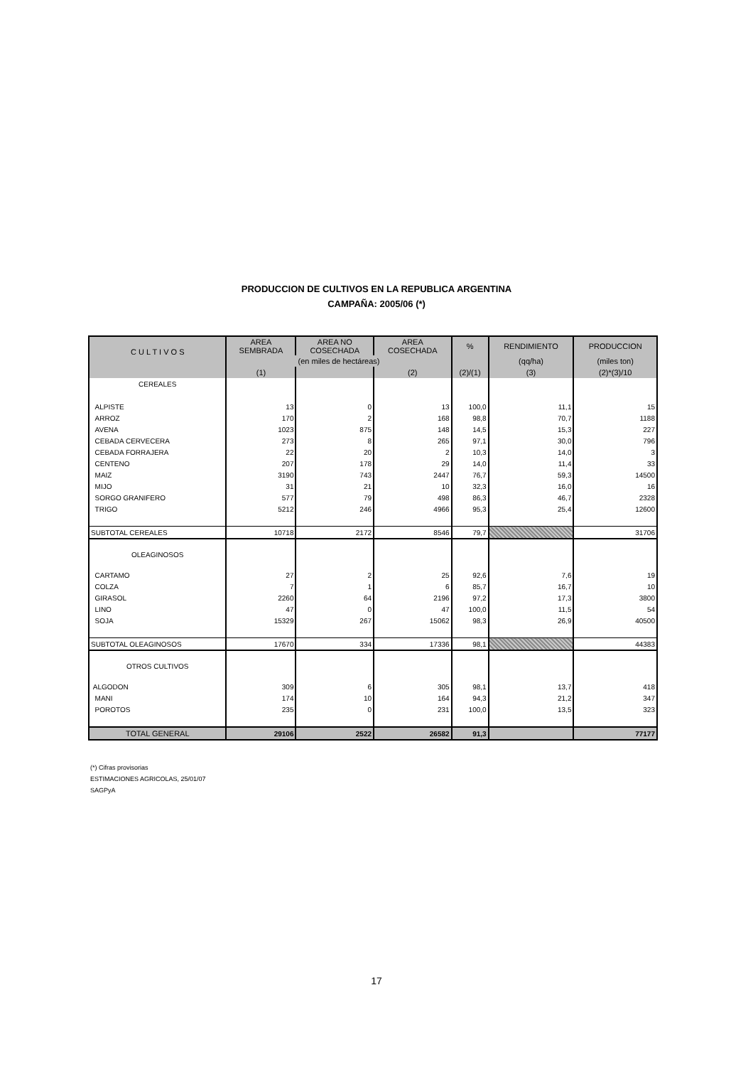PRODUCCION DE CULTIVOS EN LA REPUBLICA ARGENTINA
CAMPAÑA: 2005/06 (*)
| C U L T I V O S | AREA SEMBRADA | AREA NO COSECHADA | AREA COSECHADA | % | RENDIMIENTO | PRODUCCION |
| --- | --- | --- | --- | --- | --- | --- |
| | (en miles de hectáreas) | | | | (qq/ha) | (miles ton) |
| | (1) | | (2) | (2)/(1) | (3) | (2)*(3)/10 |
| CEREALES | | | | | | |
| ALPISTE | 13 | 0 | 13 | 100,0 | 11,1 | 15 |
| ARROZ | 170 | 2 | 168 | 98,8 | 70,7 | 1188 |
| AVENA | 1023 | 875 | 148 | 14,5 | 15,3 | 227 |
| CEBADA CERVECERA | 273 | 8 | 265 | 97,1 | 30,0 | 796 |
| CEBADA FORRAJERA | 22 | 20 | 2 | 10,3 | 14,0 | 3 |
| CENTENO | 207 | 178 | 29 | 14,0 | 11,4 | 33 |
| MAIZ | 3190 | 743 | 2447 | 76,7 | 59,3 | 14500 |
| MIJO | 31 | 21 | 10 | 32,3 | 16,0 | 16 |
| SORGO GRANIFERO | 577 | 79 | 498 | 86,3 | 46,7 | 2328 |
| TRIGO | 5212 | 246 | 4966 | 95,3 | 25,4 | 12600 |
| SUBTOTAL CEREALES | 10718 | 2172 | 8546 | 79,7 | | 31706 |
| OLEAGINOSOS | | | | | | |
| CARTAMO | 27 | 2 | 25 | 92,6 | 7,6 | 19 |
| COLZA | 7 | 1 | 6 | 85,7 | 16,7 | 10 |
| GIRASOL | 2260 | 64 | 2196 | 97,2 | 17,3 | 3800 |
| LINO | 47 | 0 | 47 | 100,0 | 11,5 | 54 |
| SOJA | 15329 | 267 | 15062 | 98,3 | 26,9 | 40500 |
| SUBTOTAL OLEAGINOSOS | 17670 | 334 | 17336 | 98,1 | | 44383 |
| OTROS CULTIVOS | | | | | | |
| ALGODON | 309 | 6 | 305 | 98,1 | 13,7 | 418 |
| MANI | 174 | 10 | 164 | 94,3 | 21,2 | 347 |
| POROTOS | 235 | 0 | 231 | 100,0 | 13,5 | 323 |
| TOTAL GENERAL | 29106 | 2522 | 26582 | 91,3 | | 77177 |
(*) Cifras provisorias
ESTIMACIONES AGRICOLAS, 25/01/07
SAGPyA
17